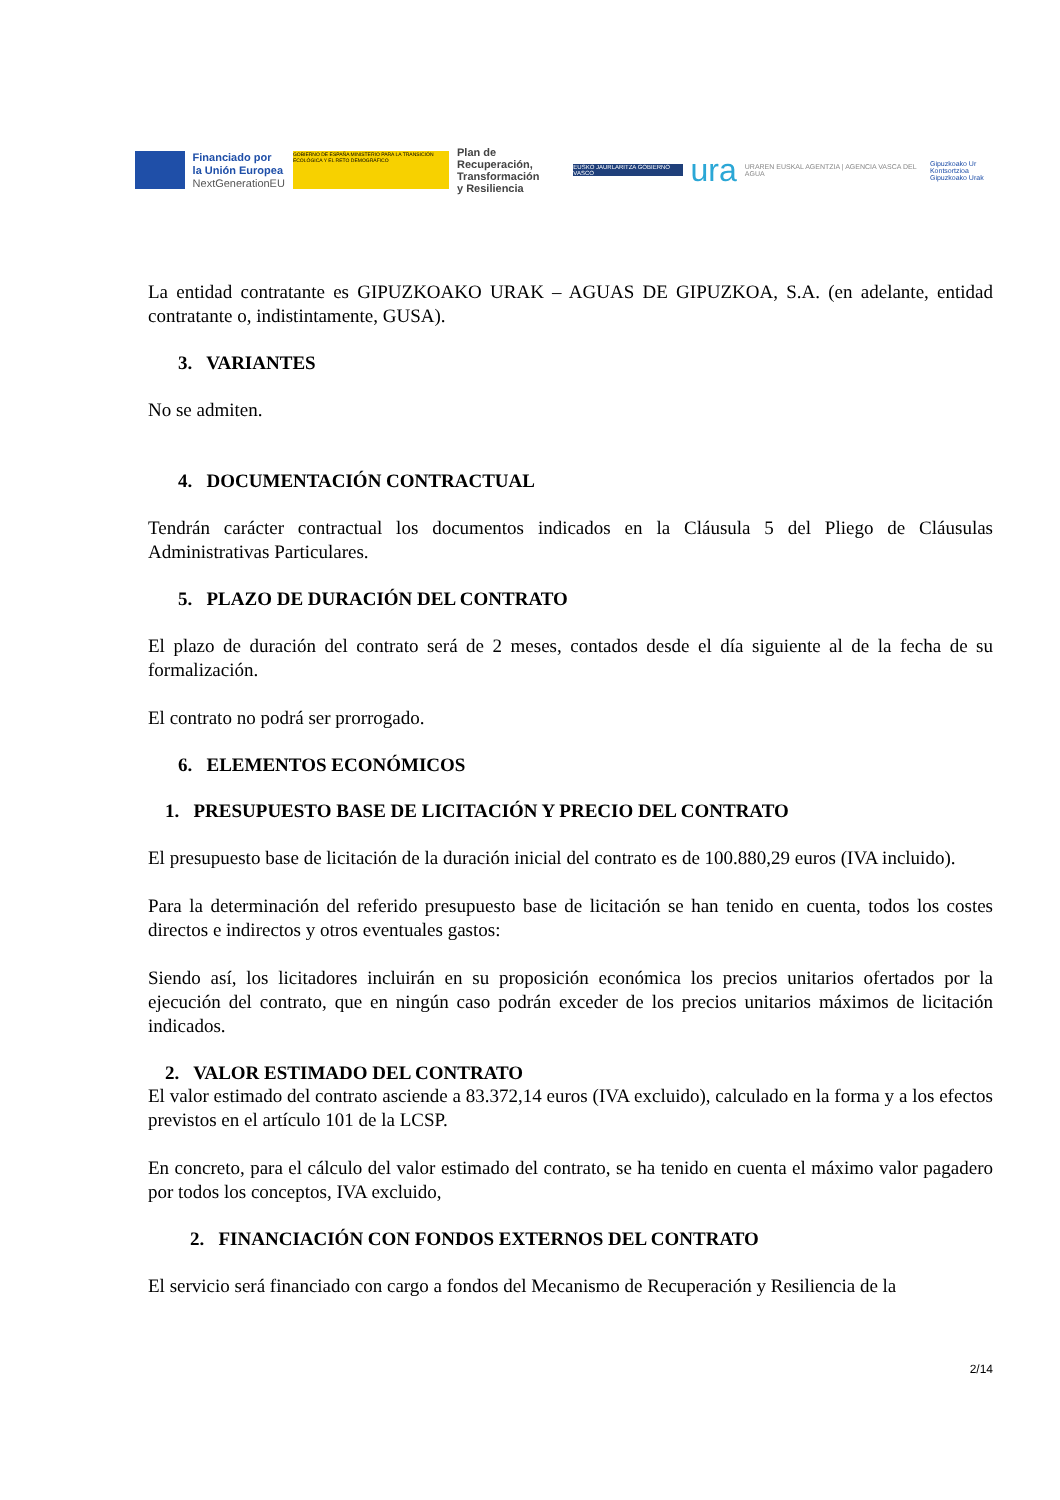Financiado por
la Unión Europea
NextGenerationEU
GOBIERNO DE ESPAÑA MINISTERIO PARA LA TRANSICIÓN ECOLÓGICA Y EL RETO DEMOGRÁFICO
Plan de Recuperación,
Transformación
y Resiliencia
EUSKO JAURLARITZA GOBIERNO VASCO
ura
URAREN EUSKAL AGENTZIA | AGENCIA VASCA DEL AGUA
Gipuzkoako Ur Kontsortzioa
Gipuzkoako Urak
La entidad contratante es GIPUZKOAKO URAK – AGUAS DE GIPUZKOA, S.A. (en adelante, entidad contratante o, indistintamente, GUSA).
3. VARIANTES
No se admiten.
4. DOCUMENTACIÓN CONTRACTUAL
Tendrán carácter contractual los documentos indicados en la Cláusula 5 del Pliego de Cláusulas Administrativas Particulares.
5. PLAZO DE DURACIÓN DEL CONTRATO
El plazo de duración del contrato será de 2 meses, contados desde el día siguiente al de la fecha de su formalización.
El contrato no podrá ser prorrogado.
6. ELEMENTOS ECONÓMICOS
1. PRESUPUESTO BASE DE LICITACIÓN Y PRECIO DEL CONTRATO
El presupuesto base de licitación de la duración inicial del contrato es de 100.880,29 euros (IVA incluido).
Para la determinación del referido presupuesto base de licitación se han tenido en cuenta, todos los costes directos e indirectos y otros eventuales gastos:
Siendo así, los licitadores incluirán en su proposición económica los precios unitarios ofertados por la ejecución del contrato, que en ningún caso podrán exceder de los precios unitarios máximos de licitación indicados.
2. VALOR ESTIMADO DEL CONTRATO
El valor estimado del contrato asciende a 83.372,14 euros (IVA excluido), calculado en la forma y a los efectos previstos en el artículo 101 de la LCSP.
En concreto, para el cálculo del valor estimado del contrato, se ha tenido en cuenta el máximo valor pagadero por todos los conceptos, IVA excluido,
2. FINANCIACIÓN CON FONDOS EXTERNOS DEL CONTRATO
El servicio será financiado con cargo a fondos del Mecanismo de Recuperación y Resiliencia de la
2/14